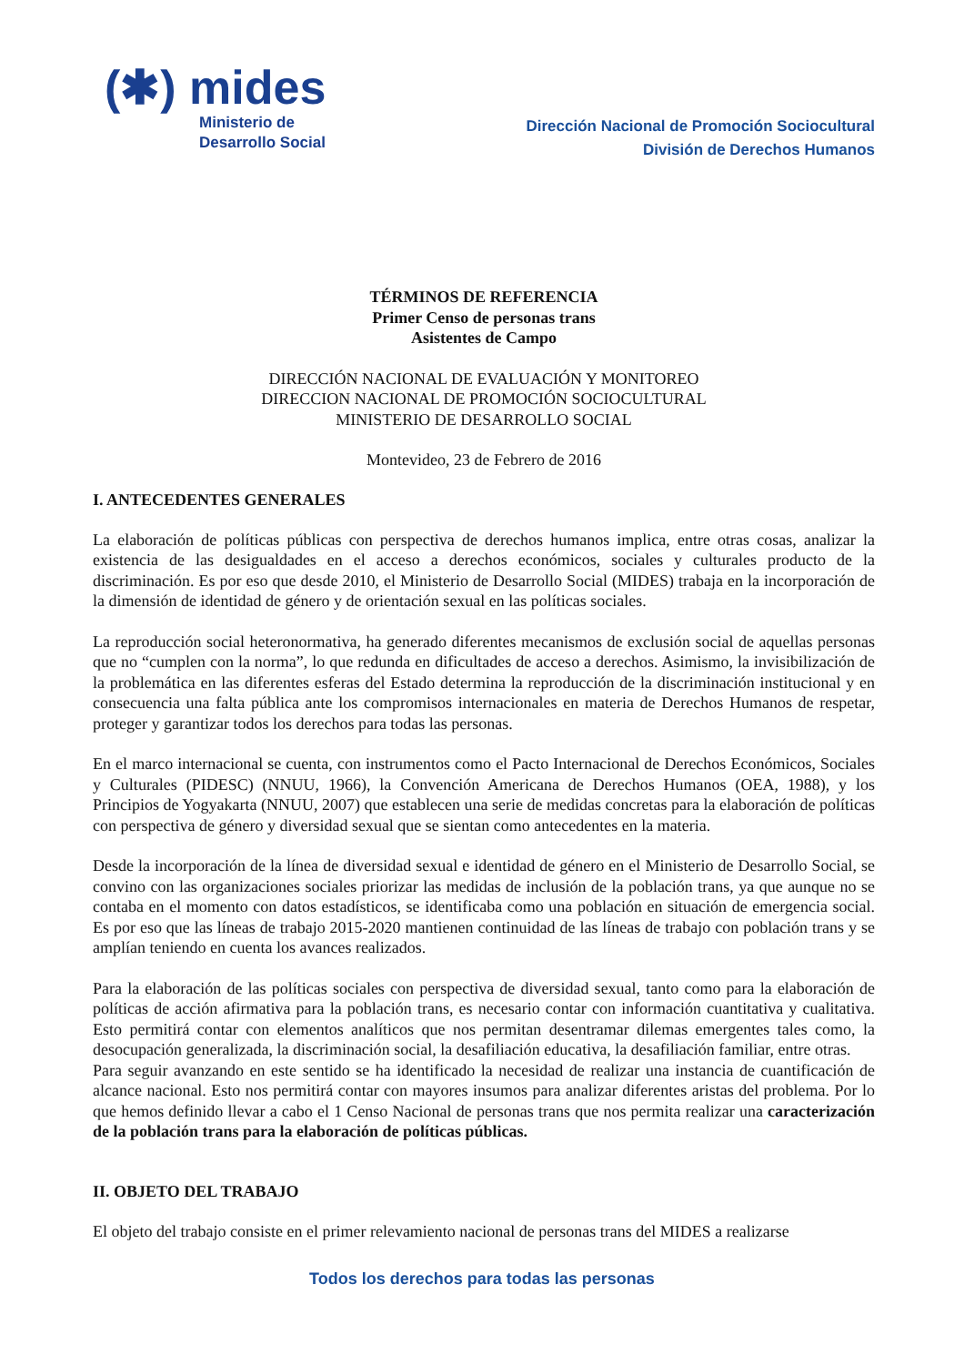(✱) mides
Ministerio de
Desarrollo Social
Dirección Nacional de Promoción Sociocultural
División de Derechos Humanos
TÉRMINOS DE REFERENCIA
Primer Censo de personas trans
Asistentes de Campo
DIRECCIÓN NACIONAL DE EVALUACIÓN Y MONITOREO
DIRECCION NACIONAL DE PROMOCIÓN SOCIOCULTURAL
MINISTERIO DE DESARROLLO SOCIAL
Montevideo, 23 de Febrero de 2016
I. ANTECEDENTES GENERALES
La elaboración de políticas públicas con perspectiva de derechos humanos implica, entre otras cosas, analizar la existencia de las desigualdades en el acceso a derechos económicos, sociales y culturales producto de la discriminación. Es por eso que desde 2010, el Ministerio de Desarrollo Social (MIDES) trabaja en la incorporación de la dimensión de identidad de género y de orientación sexual en las políticas sociales.
La reproducción social heteronormativa, ha generado diferentes mecanismos de exclusión social de aquellas personas que no “cumplen con la norma”, lo que redunda en dificultades de acceso a derechos. Asimismo, la invisibilización de la problemática en las diferentes esferas del Estado determina la reproducción de la discriminación institucional y en consecuencia una falta pública ante los compromisos internacionales en materia de Derechos Humanos de respetar, proteger y garantizar todos los derechos para todas las personas.
En el marco internacional se cuenta, con instrumentos como el Pacto Internacional de Derechos Económicos, Sociales y Culturales (PIDESC) (NNUU, 1966), la Convención Americana de Derechos Humanos (OEA, 1988), y los Principios de Yogyakarta (NNUU, 2007) que establecen una serie de medidas concretas para la elaboración de políticas con perspectiva de género y diversidad sexual que se sientan como antecedentes en la materia.
Desde la incorporación de la línea de diversidad sexual e identidad de género en el Ministerio de Desarrollo Social, se convino con las organizaciones sociales priorizar las medidas de inclusión de la población trans, ya que aunque no se contaba en el momento con datos estadísticos, se identificaba como una población en situación de emergencia social. Es por eso que las líneas de trabajo 2015-2020 mantienen continuidad de las líneas de trabajo con población trans y se amplían teniendo en cuenta los avances realizados.
Para la elaboración de las políticas sociales con perspectiva de diversidad sexual, tanto como para la elaboración de políticas de acción afirmativa para la población trans, es necesario contar con información cuantitativa y cualitativa. Esto permitirá contar con elementos analíticos que nos permitan desentramar dilemas emergentes tales como, la desocupación generalizada, la discriminación social, la desafiliación educativa, la desafiliación familiar, entre otras.
Para seguir avanzando en este sentido se ha identificado la necesidad de realizar una instancia de cuantificación de alcance nacional. Esto nos permitirá contar con mayores insumos para analizar diferentes aristas del problema. Por lo que hemos definido llevar a cabo el 1 Censo Nacional de personas trans que nos permita realizar una caracterización de la población trans para la elaboración de políticas públicas.
II. OBJETO DEL TRABAJO
El objeto del trabajo consiste en el primer relevamiento nacional de personas trans del MIDES a realizarse
Todos los derechos para todas las personas